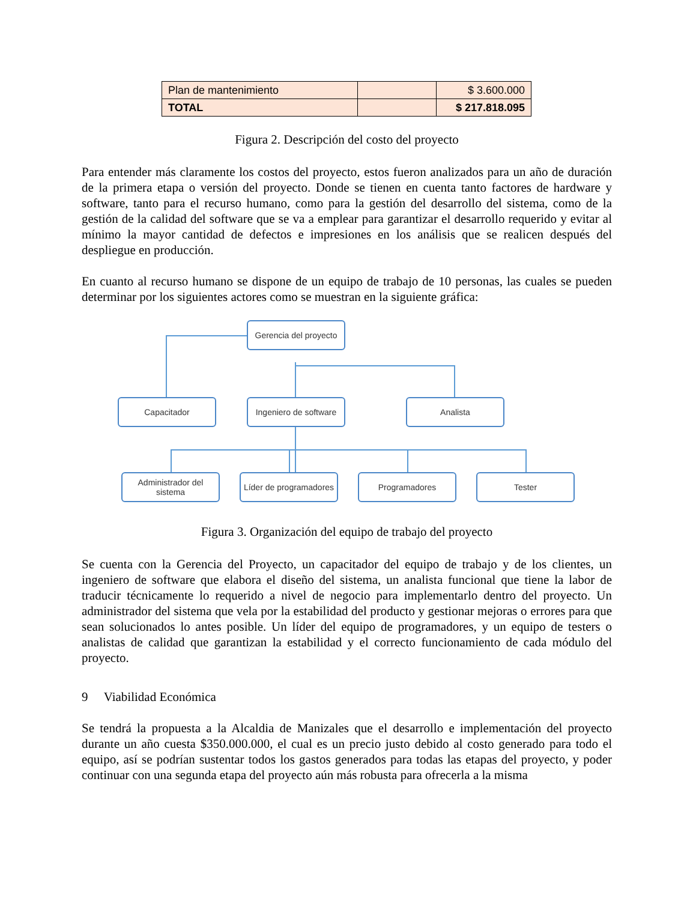| Plan de mantenimiento | | $ 3.600.000 |
| TOTAL | | $ 217.818.095 |
Figura 2. Descripción del costo del proyecto
Para entender más claramente los costos del proyecto, estos fueron analizados para un año de duración de la primera etapa o versión del proyecto. Donde se tienen en cuenta tanto factores de hardware y software, tanto para el recurso humano, como para la gestión del desarrollo del sistema, como de la gestión de la calidad del software que se va a emplear para garantizar el desarrollo requerido y evitar al mínimo la mayor cantidad de defectos e impresiones en los análisis que se realicen después del despliegue en producción.
En cuanto al recurso humano se dispone de un equipo de trabajo de 10 personas, las cuales se pueden determinar por los siguientes actores como se muestran en la siguiente gráfica:
Gerencia del proyecto
Capacitador
Ingeniero de software
Analista
Administrador del sistema
Líder de programadores
Programadores Tester
Figura 3. Organización del equipo de trabajo del proyecto
Se cuenta con la Gerencia del Proyecto, un capacitador del equipo de trabajo y de los clientes, un ingeniero de software que elabora el diseño del sistema, un analista funcional que tiene la labor de traducir técnicamente lo requerido a nivel de negocio para implementarlo dentro del proyecto. Un administrador del sistema que vela por la estabilidad del producto y gestionar mejoras o errores para que sean solucionados lo antes posible. Un líder del equipo de programadores, y un equipo de testers o analistas de calidad que garantizan la estabilidad y el correcto funcionamiento de cada módulo del proyecto.
9 Viabilidad Económica
Se tendrá la propuesta a la Alcaldia de Manizales que el desarrollo e implementación del proyecto durante un año cuesta $350.000.000, el cual es un precio justo debido al costo generado para todo el equipo, así se podrían sustentar todos los gastos generados para todas las etapas del proyecto, y poder continuar con una segunda etapa del proyecto aún más robusta para ofrecerla a la misma